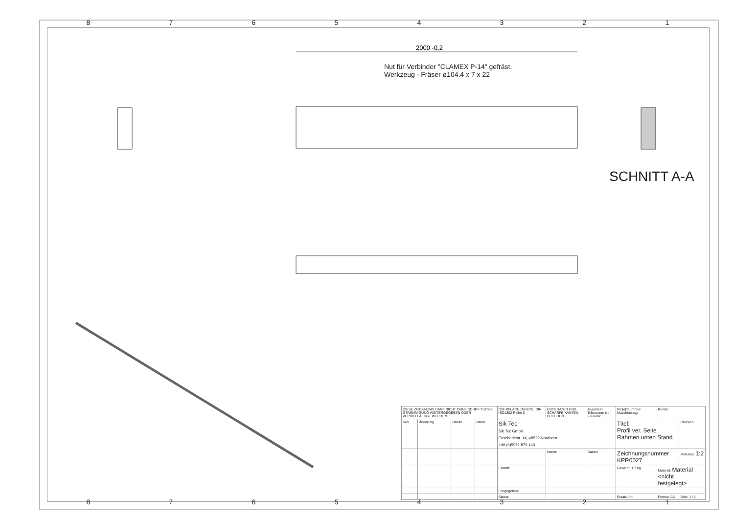8 7 6 5 4 3 2 1
2000 -0,2
Nut für Verbinder "CLAMEX P-14" gefräst.
Werkzeug - Fräser ø104.4 x 7 x 22
SCHNITT A-A
| DIESE ZEICHNUNG DARF NICHT OHNE SCHRIFTLICHE GENEHMIGUNG WEITERGEGEBEN ODER VERVIELFÄLTIGT WERDEN | | | | OBERFLÄCHENGÜTE. DIN ISO1302 Reihe 3 | ENTGRATEN UND SCHARFE KANTEN BRECHEN | Allgemein-Toleranzen iso-2768-mk | Projektnummer: Maschinentyp | Kunde: | |
| Rev | Änderung | Datum | Name | Sik Tec Sik Tec GmbH Enschedestr. 14, 48529 Nordhorn +49 (0)5951.879 140 | | | Titel: Profil ver. Seite Rahmen unten Stand. | | Revision: |
| | | | | | Name: | Datum: | Zeichnungsnummer KPR0027 | | Maßstab: 1:2 |
| | | | | Erstellt: | | | Gewicht: 1.7 kg | Material: Material <nicht festgelegt> | |
| | | | | Freigegeben: | | | | | |
| | | | | Status: | | | Ersatz für: | Format: A3 | Blatt: 1 / 1 |
8 7 6 5 4 3 2 1